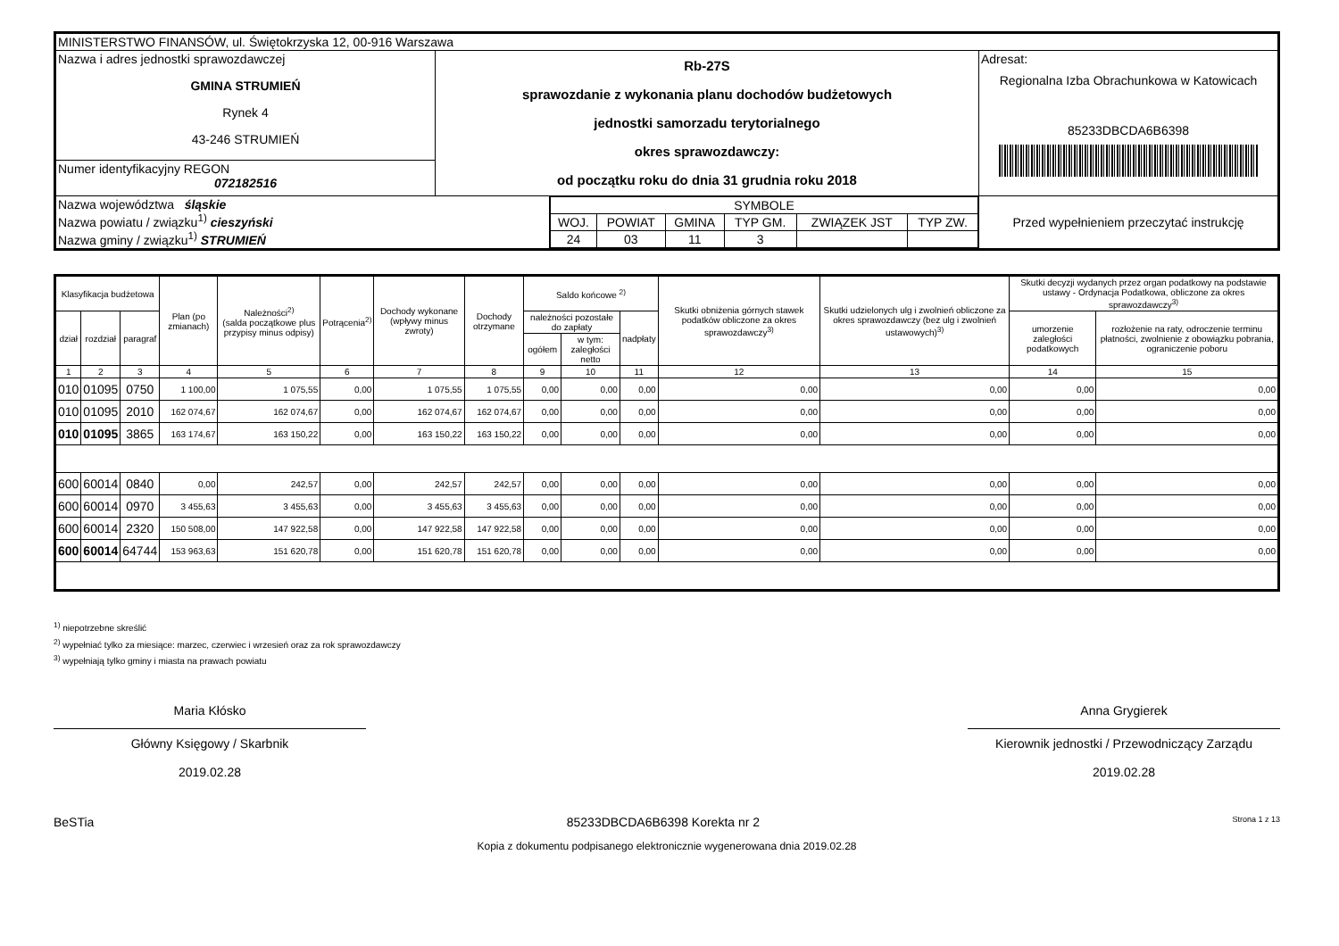| MINISTERSTWO FINANSÓW, ul. Świętokrzyska 12, 00-916 Warszawa | | | |
| Nazwa i adres jednostki sprawozdawczej GMINA STRUMIEŃ Rynek 4 43-246 STRUMIEŃ | Rb-27S sprawozdanie z wykonania planu dochodów budżetowych jednostki samorzadu terytorialnego okres sprawozdawczy: od początku roku do dnia 31 grudnia roku 2018 | | Adresat: Regionalna Izba Obrachunkowa w Katowicach 85233DBCDA6B6398 |
| Numer identyfikacyjny REGON 072182516 | | | |
| Nazwa województwa śląskie Nazwa powiatu / związku<sup>1)</sup> cieszyński Nazwa gminy / związku<sup>1)</sup> STRUMIEŃ | | / SYMBOLE / / / / / / / WOJ. / POWIAT / GMINA / TYP GM. / ZWIĄZEK JST / TYP ZW. / / 24 / 03 / 11 / 3 / / / | Przed wypełnieniem przeczytać instrukcję |
| Klasyfikacja budżetowa | | | Plan (po zmianach) | Należności<sup>2)</sup> (salda początkowe plus przypisy minus odpisy) | Potrącenia<sup>2)</sup> | Dochody wykonane (wpływy minus zwroty) | Dochody otrzymane | Saldo końcowe <sup>2)</sup> | | | Skutki obniżenia górnych stawek podatków obliczone za okres sprawozdawczy<sup>3)</sup> | Skutki udzielonych ulg i zwolnień obliczone za okres sprawozdawczy (bez ulg i zwolnień ustawowych)<sup>3)</sup> | Skutki decyzji wydanych przez organ podatkowy na podstawie ustawy - Ordynacja Podatkowa, obliczone za okres sprawozdawczy<sup>3)</sup> | |
| --- | --- | --- | --- | --- | --- | --- | --- | --- | --- | --- | --- | --- | --- | --- |
| dział | rozdział | paragraf | | | | | | należności pozostałe do zapłaty | | nadpłaty | | | umorzenie zaległości podatkowych | rozłożenie na raty, odroczenie terminu płatności, zwolnienie z obowiązku pobrania, ograniczenie poboru |
| | | | | | | | | ogółem | w tym: zaległości netto | | | | | |
| 1 | 2 | 3 | 4 | 5 | 6 | 7 | 8 | 9 | 10 | 11 | 12 | 13 | 14 | 15 |
| 010 | 01095 | 0750 | 1 100,00 | 1 075,55 | 0,00 | 1 075,55 | 1 075,55 | 0,00 | 0,00 | 0,00 | 0,00 | 0,00 | 0,00 | 0,00 |
| 010 | 01095 | 2010 | 162 074,67 | 162 074,67 | 0,00 | 162 074,67 | 162 074,67 | 0,00 | 0,00 | 0,00 | 0,00 | 0,00 | 0,00 | 0,00 |
| 010 | 01095 | 3865 | 163 174,67 | 163 150,22 | 0,00 | 163 150,22 | 163 150,22 | 0,00 | 0,00 | 0,00 | 0,00 | 0,00 | 0,00 | 0,00 |
| 600 | 60014 | 0840 | 0,00 | 242,57 | 0,00 | 242,57 | 242,57 | 0,00 | 0,00 | 0,00 | 0,00 | 0,00 | 0,00 | 0,00 |
| 600 | 60014 | 0970 | 3 455,63 | 3 455,63 | 0,00 | 3 455,63 | 3 455,63 | 0,00 | 0,00 | 0,00 | 0,00 | 0,00 | 0,00 | 0,00 |
| 600 | 60014 | 2320 | 150 508,00 | 147 922,58 | 0,00 | 147 922,58 | 147 922,58 | 0,00 | 0,00 | 0,00 | 0,00 | 0,00 | 0,00 | 0,00 |
| 600 | 60014 | 64744 | 153 963,63 | 151 620,78 | 0,00 | 151 620,78 | 151 620,78 | 0,00 | 0,00 | 0,00 | 0,00 | 0,00 | 0,00 | 0,00 |
<sup>1)</sup> niepotrzebne skreślić
<sup>2)</sup> wypełniać tylko za miesiące: marzec, czerwiec i wrzesień oraz za rok sprawozdawczy
<sup>3)</sup> wypełniają tylko gminy i miasta na prawach powiatu
Maria Kłósko
Główny Księgowy / Skarbnik
2019.02.28
Anna Grygierek
Kierownik jednostki / Przewodniczący Zarządu
2019.02.28
BeSTia 85233DBCDA6B6398 Korekta nr 2 Strona 1 z 13
Kopia z dokumentu podpisanego elektronicznie wygenerowana dnia 2019.02.28